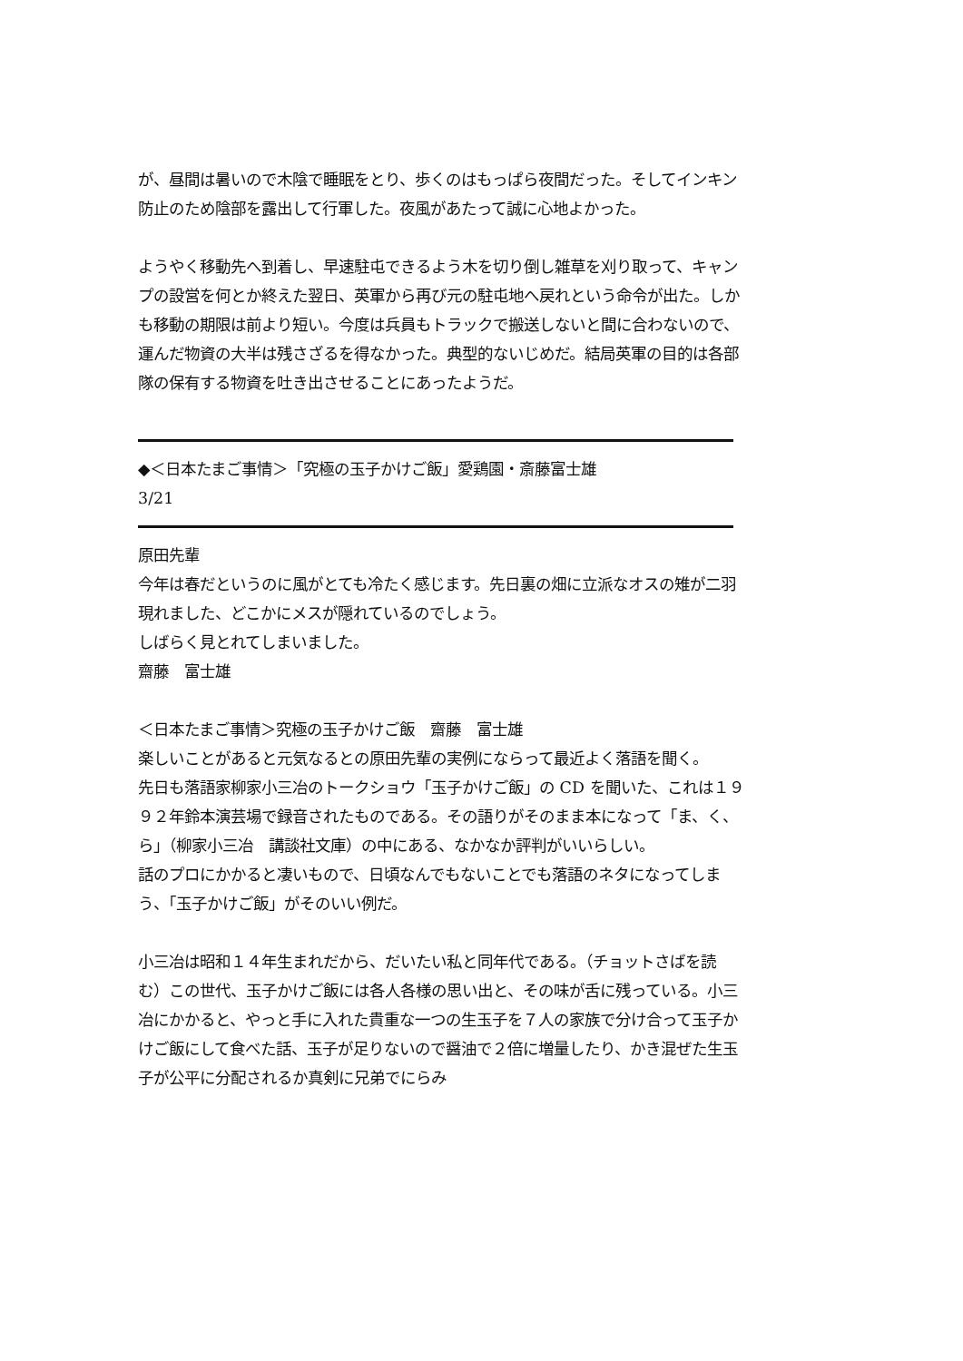が、昼間は暑いので木陰で睡眠をとり、歩くのはもっぱら夜間だった。そしてインキン防止のため陰部を露出して行軍した。夜風があたって誠に心地よかった。
ようやく移動先へ到着し、早速駐屯できるよう木を切り倒し雑草を刈り取って、キャンプの設営を何とか終えた翌日、英軍から再び元の駐屯地へ戻れという命令が出た。しかも移動の期限は前より短い。今度は兵員もトラックで搬送しないと間に合わないので、運んだ物資の大半は残さざるを得なかった。典型的ないじめだ。結局英軍の目的は各部隊の保有する物資を吐き出させることにあったようだ。
◆＜日本たまご事情＞「究極の玉子かけご飯」愛鶏園・斎藤富士雄
3/21
原田先輩
今年は春だというのに風がとても冷たく感じます。先日裏の畑に立派なオスの雉が二羽現れました、どこかにメスが隠れているのでしょう。
しばらく見とれてしまいました。
齋藤　富士雄
＜日本たまご事情＞究極の玉子かけご飯　齋藤　富士雄
楽しいことがあると元気なるとの原田先輩の実例にならって最近よく落語を聞く。
先日も落語家柳家小三冶のトークショウ「玉子かけご飯」の CD を聞いた、これは１９９２年鈴本演芸場で録音されたものである。その語りがそのまま本になって「ま、く、ら」（柳家小三冶　講談社文庫）の中にある、なかなか評判がいいらしい。
話のプロにかかると凄いもので、日頃なんでもないことでも落語のネタになってしまう、「玉子かけご飯」がそのいい例だ。
小三冶は昭和１４年生まれだから、だいたい私と同年代である。（チョットさばを読む）この世代、玉子かけご飯には各人各様の思い出と、その味が舌に残っている。小三冶にかかると、やっと手に入れた貴重な一つの生玉子を７人の家族で分け合って玉子かけご飯にして食べた話、玉子が足りないので醤油で２倍に増量したり、かき混ぜた生玉子が公平に分配されるか真剣に兄弟でにらみ